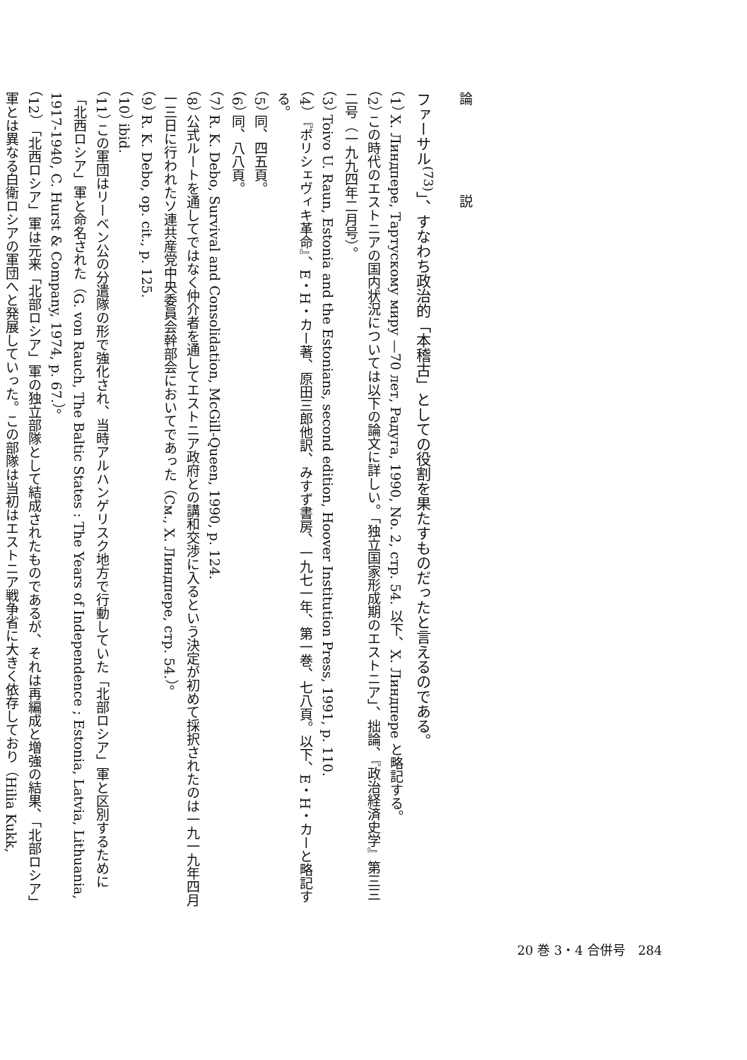論 説
ファーサル<sup>(73)</sup>」、すなわち政治的「本稽古」としての役割を果たすものだったと言えるのである。
（1） Х. Линдпере, Тартускому миру —70 лет, Радуга, 1990, No. 2, стр. 54. 以下、Х. Линдпере と略記する。
（2） この時代のエストニアの国内状況については以下の論文に詳しい。「独立国家形成期のエストニア」、拙論、『政治経済史学』第三三二号（一九九四年二月号）。
（3） Toivo U. Raun, Estonia and the Estonians, second edition, Hoover Institution Press, 1991, p. 110.
（4） 『ボリシェヴィキ革命』、E・H・カー著、原田三郎他訳、みすず書房、一九七一年、第一巻、七八頁。以下、E・H・カーと略記する。
（5） 同、四五頁。
（6） 同、八八頁。
（7） R. K. Debo, Survival and Consolidation, McGill-Queen, 1990, p. 124.
（8） 公式ルートを通してではなく仲介者を通してエストニア政府との講和交渉に入るという決定が初めて採択されたのは一九一九年四月一三日に行われたソ連共産党中央委員会幹部会においてであった（См., Х. Линдпере, стр. 54.）。
（9） R. K. Debo, op. cit., p. 125.
（10） ibid.
（11） この軍団はリーベン公の分遣隊の形で強化され、当時アルハンゲリスク地方で行動していた「北部ロシア」軍と区別するために「北西ロシア」軍と命名された（G. von Rauch, The Baltic States : The Years of Independence ; Estonia, Latvia, Lithuania, 1917-1940, C. Hurst & Company, 1974, p. 67.）。
（12） 「北西ロシア」軍は元来「北部ロシア」軍の独立部隊として結成されたものであるが、それは再編成と増強の結果、「北部ロシア」軍とは異なる白衛ロシアの軍団へと発展していった。この部隊は当初はエストニア戦争省に大きく依存しており（Hilia Kukk,
20 巻 3・4 合併号　284